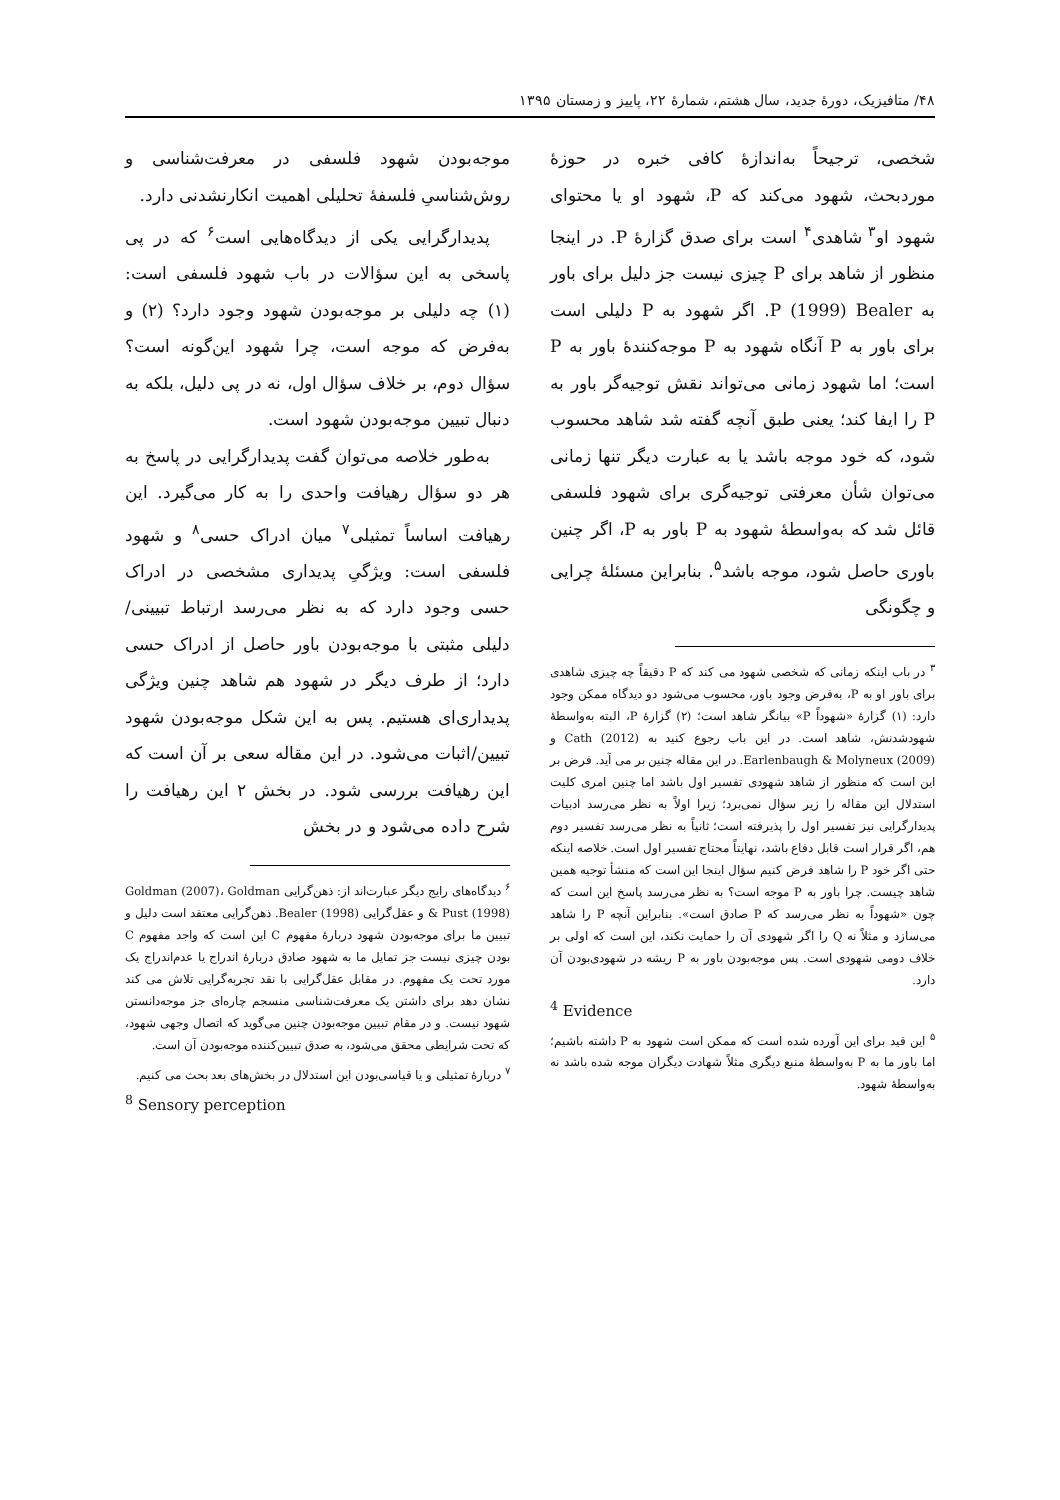۴۸/ متافیزیک، دورهٔ جدید، سال هشتم، شمارهٔ ۲۲، پاییز و زمستان ۱۳۹۵
شخصی، ترجیحاً به‌اندازهٔ کافی خبره در حوزهٔ موردبحث، شهود می‌کند که P، شهود او یا محتوای شهود او<sup>۳</sup> شاهدی<sup>۴</sup> است برای صدق گزارهٔ P. در اینجا منظور از شاهد برای P چیزی نیست جز دلیل برای باور به P (1999) Bealer. اگر شهود به P دلیلی است برای باور به P آنگاه شهود به P موجه‌کنندهٔ باور به P است؛ اما شهود زمانی می‌تواند نقش توجیه‌گر باور به P را ایفا کند؛ یعنی طبق آنچه گفته شد شاهد محسوب شود، که خود موجه باشد یا به عبارت دیگر تنها زمانی می‌توان شأن معرفتی توجیه‌گری برای شهود فلسفی قائل شد که به‌واسطهٔ شهود به P باور به P، اگر چنین باوری حاصل شود، موجه باشد<sup>۵</sup>. بنابراین مسئلهٔ چرایی و چگونگی
<sup>۳</sup> در باب اینکه زمانی که شخصی شهود می کند که P دقیقاً چه چیزی شاهدی برای باور او به P، به‌فرض وجود باور، محسوب می‌شود دو دیدگاه ممکن وجود دارد: (۱) گزارهٔ «شهوداً P» بیانگر شاهد است؛ (۲) گزارهٔ P، البته به‌واسطهٔ شهودشدنش، شاهد است. در این باب رجوع کنید به Cath (2012) و Earlenbaugh & Molyneux (2009). در این مقاله چنین بر می آید. فرض بر این است که منظور از شاهد شهودی تفسیر اول باشد اما چنین امری کلیت استدلال این مقاله را زیر سؤال نمی‌برد؛ زیرا اولاً به نظر می‌رسد ادبیات پدیدارگرایی نیز تفسیر اول را پذیرفته است؛ ثانیاً به نظر می‌رسد تفسیر دوم هم، اگر قرار است قابل دفاع باشد، نهایتاً محتاج تفسیر اول است. خلاصه اینکه حتی اگر خود P را شاهد فرض کنیم سؤال اینجا این است که منشأ توجیه همین شاهد چیست. چرا باور به P موجه است؟ به نظر می‌رسد پاسخ این است که چون «شهوداً به نظر می‌رسد که P صادق است». بنابراین آنچه P را شاهد می‌سازد و مثلاً نه Q را اگر شهودی آن را حمایت نکند، این است که اولی بر خلاف دومی شهودی است. پس موجه‌بودن باور به P ریشه در شهودی‌بودن آن دارد.
<sup>4</sup> Evidence
<sup>۵</sup> این قید برای این آورده شده است که ممکن است شهود به P داشته باشیم؛ اما باور ما به P به‌واسطهٔ منبع دیگری مثلاً شهادت دیگران موجه شده باشد نه به‌واسطهٔ شهود.
موجه‌بودن شهود فلسفی در معرفت‌شناسی و روش‌شناسیِ فلسفهٔ تحلیلی اهمیت انکارنشدنی دارد.
پدیدارگرایی یکی از دیدگاه‌هایی است<sup>۶</sup> که در پی پاسخی به این سؤالات در باب شهود فلسفی است: (۱) چه دلیلی بر موجه‌بودن شهود وجود دارد؟ (۲) و به‌فرض که موجه است، چرا شهود این‌گونه است؟ سؤال دوم، بر خلاف سؤال اول، نه در پی دلیل، بلکه به دنبال تبیین موجه‌بودن شهود است.
به‌طور خلاصه می‌توان گفت پدیدارگرایی در پاسخ به هر دو سؤال رهیافت واحدی را به کار می‌گیرد. این رهیافت اساساً تمثیلی<sup>۷</sup> میان ادراک حسی<sup>۸</sup> و شهود فلسفی است: ویژگیِ پدیداری مشخصی در ادراک حسی وجود دارد که به نظر می‌رسد ارتباط تبیینی/دلیلی مثبتی با موجه‌بودن باور حاصل از ادراک حسی دارد؛ از طرف دیگر در شهود هم شاهد چنین ویژگی پدیداری‌ای هستیم. پس به این شکل موجه‌بودن شهود تبیین/اثبات می‌شود. در این مقاله سعی بر آن است که این رهیافت بررسی شود. در بخش ۲ این رهیافت را شرح داده می‌شود و در بخش
<sup>۶</sup> دیدگاه‌های رایج دیگر عبارت‌اند از: ذهن‌گرایی Goldman (2007)، Goldman & Pust (1998) و عقل‌گرایی Bealer (1998). ذهن‌گرایی معتقد است دلیل و تبیین ما برای موجه‌بودن شهود دربارهٔ مفهوم C این است که واجد مفهوم C بودن چیزی نیست جز تمایل ما به شهود صادق دربارهٔ اندراج یا عدم‌اندراج یک مورد تحت یک مفهوم. در مقابل عقل‌گرایی با نقد تجربه‌گرایی تلاش می کند نشان دهد برای داشتن یک معرفت‌شناسی منسجم چاره‌ای جز موجه‌دانستن شهود نیست. و در مقام تبیین موجه‌بودن چنین می‌گوید که اتصال وجهی شهود، که تحت شرایطی محقق می‌شود، به صدق تبیین‌کننده موجه‌بودن آن است.
<sup>۷</sup> دربارهٔ تمثیلی و یا قیاسی‌بودن این استدلال در بخش‌های بعد بحث می کنیم.
<sup>8</sup> Sensory perception